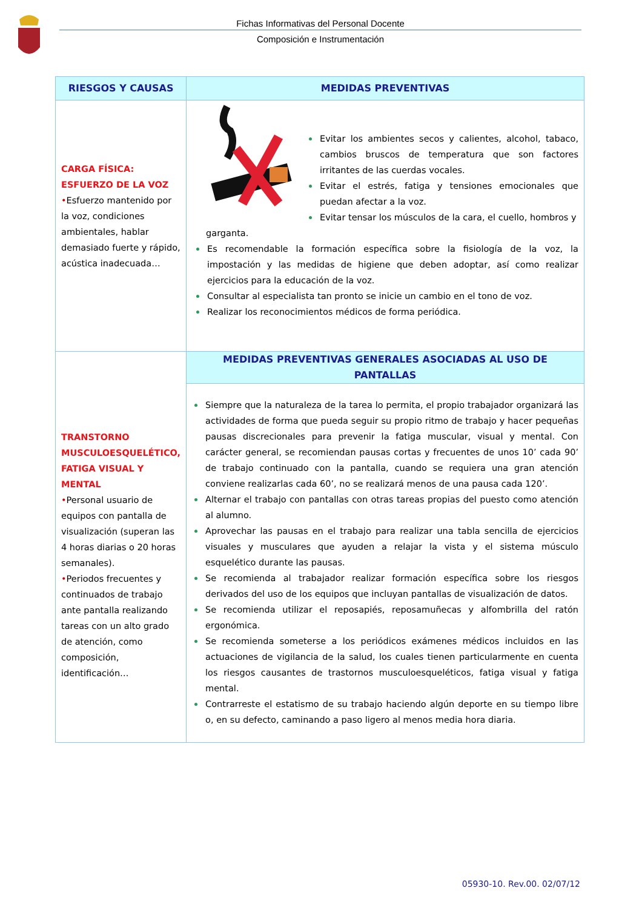Fichas Informativas del Personal Docente
Composición e Instrumentación
| RIESGOS Y CAUSAS | MEDIDAS PREVENTIVAS |
| --- | --- |
| CARGA FÍSICA: ESFUERZO DE LA VOZ • Esfuerzo mantenido por la voz, condiciones ambientales, hablar demasiado fuerte y rápido, acústica inadecuada… | Evitar los ambientes secos y calientes, alcohol, tabaco, cambios bruscos de temperatura que son factores irritantes de las cuerdas vocales. Evitar el estrés, fatiga y tensiones emocionales que puedan afectar a la voz. Evitar tensar los músculos de la cara, el cuello, hombros y garganta. Es recomendable la formación específica sobre la fisiología de la voz, la impostación y las medidas de higiene que deben adoptar, así como realizar ejercicios para la educación de la voz. Consultar al especialista tan pronto se inicie un cambio en el tono de voz. Realizar los reconocimientos médicos de forma periódica. |
| TRANSTORNO MUSCULOESQUELÉTICO, FATIGA VISUAL Y MENTAL • Personal usuario de equipos con pantalla de visualización (superan las 4 horas diarias o 20 horas semanales). • Periodos frecuentes y continuados de trabajo ante pantalla realizando tareas con un alto grado de atención, como composición, identificación… | MEDIDAS PREVENTIVAS GENERALES ASOCIADAS AL USO DE PANTALLAS |
| | Siempre que la naturaleza de la tarea lo permita, el propio trabajador organizará las actividades de forma que pueda seguir su propio ritmo de trabajo y hacer pequeñas pausas discrecionales para prevenir la fatiga muscular, visual y mental. Con carácter general, se recomiendan pausas cortas y frecuentes de unos 10’ cada 90’ de trabajo continuado con la pantalla, cuando se requiera una gran atención conviene realizarlas cada 60’, no se realizará menos de una pausa cada 120’. Alternar el trabajo con pantallas con otras tareas propias del puesto como atención al alumno. Aprovechar las pausas en el trabajo para realizar una tabla sencilla de ejercicios visuales y musculares que ayuden a relajar la vista y el sistema músculo esquelético durante las pausas. Se recomienda al trabajador realizar formación específica sobre los riesgos derivados del uso de los equipos que incluyan pantallas de visualización de datos. Se recomienda utilizar el reposapiés, reposamuñecas y alfombrilla del ratón ergonómica. Se recomienda someterse a los periódicos exámenes médicos incluidos en las actuaciones de vigilancia de la salud, los cuales tienen particularmente en cuenta los riesgos causantes de trastornos musculoesqueléticos, fatiga visual y fatiga mental. Contrarreste el estatismo de su trabajo haciendo algún deporte en su tiempo libre o, en su defecto, caminando a paso ligero al menos media hora diaria. |
05930-10. Rev.00. 02/07/12